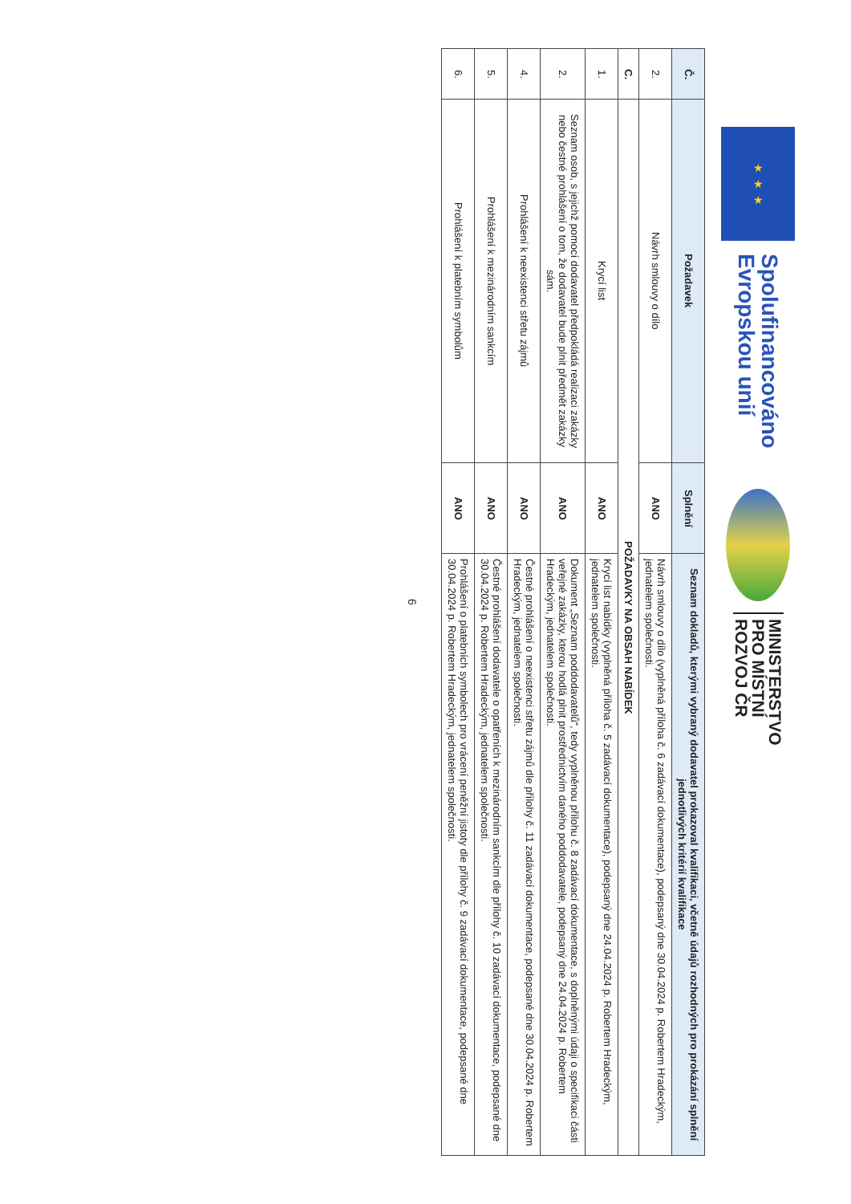★ ★ ★
Spolufinancováno
Evropskou unií
MINISTERSTVO
PRO MÍSTNÍ
ROZVOJ ČR
| Č. | Požadavek | Splnění | Seznam dokladů, kterými vybraný dodavatel prokazoval kvalifikaci, včetně údajů rozhodných pro prokázání splnění jednotlivých kritérií kvalifikace |
| --- | --- | --- | --- |
| 2. | Návrh smlouvy o dílo | ANO | Návrh smlouvy o dílo (vyplněná příloha č. 6 zadávací dokumentace), podepsaný dne 30.04.2024 p. Robertem Hradeckým, jednatelem společnosti. |
| C. | POŽADAVKY NA OBSAH NABÍDEK | | |
| 1. | Krycí list | ANO | Krycí list nabídky (vyplněná příloha č. 5 zadávací dokumentace), podepsaný dne 24.04.2024 p. Robertem Hradeckým, jednatelem společnosti. |
| 2. | Seznam osob, s jejichž pomocí dodavatel předpokládá realizaci zakázky nebo čestné prohlášení o tom, že dodavatel bude plnit předmět zakázky sám. | ANO | Dokument „Seznam poddodavatelů“, tedy vyplněnou přílohu č. 8 zadávací dokumentace, s doplněnými údaji o specifikaci části veřejné zakázky, kterou hodlá plnit prostřednictvím daného poddodavatele, podepsaný dne 24.04.2024 p. Robertem Hradeckým, jednatelem společnosti. |
| 4. | Prohlášení k neexistenci střetu zájmů | ANO | Čestné prohlášení o neexistenci střetu zájmů dle přílohy č. 11 zadávací dokumentace, podepsané dne 30.04.2024 p. Robertem Hradeckým, jednatelem společnosti. |
| 5. | Prohlášení k mezinárodním sankcím | ANO | Čestné prohlášení dodavatele o opatřeních k mezinárodním sankcím dle přílohy č. 10 zadávací dokumentace, podepsané dne 30.04.2024 p. Robertem Hradeckým, jednatelem společnosti. |
| 6. | Prohlášení k platebním symbolům | ANO | Prohlášení o platebních symbolech pro vrácení peněžní jistoty dle přílohy č. 9 zadávací dokumentace, podepsané dne 30.04.2024 p. Robertem Hradeckým, jednatelem společnosti. |
6